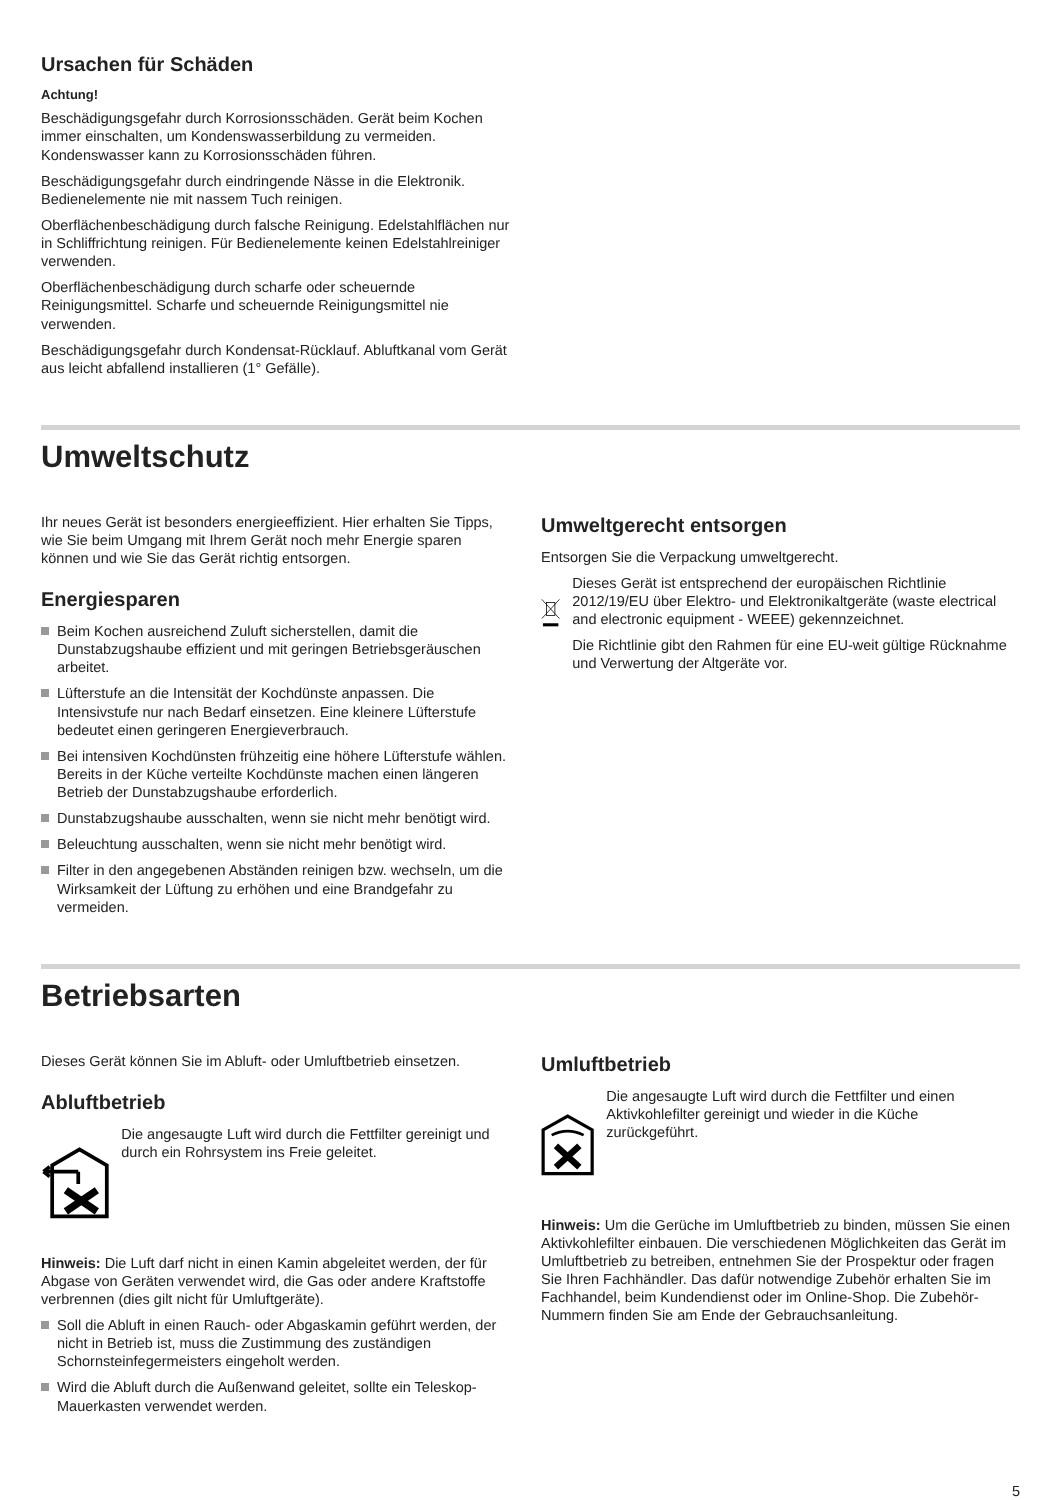Ursachen für Schäden
Achtung!
Beschädigungsgefahr durch Korrosionsschäden. Gerät beim Kochen immer einschalten, um Kondenswasserbildung zu vermeiden. Kondenswasser kann zu Korrosionsschäden führen.
Beschädigungsgefahr durch eindringende Nässe in die Elektronik. Bedienelemente nie mit nassem Tuch reinigen.
Oberflächenbeschädigung durch falsche Reinigung. Edelstahlflächen nur in Schliffrichtung reinigen. Für Bedienelemente keinen Edelstahlreiniger verwenden.
Oberflächenbeschädigung durch scharfe oder scheuernde Reinigungsmittel. Scharfe und scheuernde Reinigungsmittel nie verwenden.
Beschädigungsgefahr durch Kondensat-Rücklauf. Abluftkanal vom Gerät aus leicht abfallend installieren (1° Gefälle).
Umweltschutz
Ihr neues Gerät ist besonders energieeffizient. Hier erhalten Sie Tipps, wie Sie beim Umgang mit Ihrem Gerät noch mehr Energie sparen können und wie Sie das Gerät richtig entsorgen.
Energiesparen
Beim Kochen ausreichend Zuluft sicherstellen, damit die Dunstabzugshaube effizient und mit geringen Betriebsgeräuschen arbeitet.
Lüfterstufe an die Intensität der Kochdünste anpassen. Die Intensivstufe nur nach Bedarf einsetzen. Eine kleinere Lüfterstufe bedeutet einen geringeren Energieverbrauch.
Bei intensiven Kochdünsten frühzeitig eine höhere Lüfterstufe wählen. Bereits in der Küche verteilte Kochdünste machen einen längeren Betrieb der Dunstabzugshaube erforderlich.
Dunstabzugshaube ausschalten, wenn sie nicht mehr benötigt wird.
Beleuchtung ausschalten, wenn sie nicht mehr benötigt wird.
Filter in den angegebenen Abständen reinigen bzw. wechseln, um die Wirksamkeit der Lüftung zu erhöhen und eine Brandgefahr zu vermeiden.
Umweltgerecht entsorgen
Entsorgen Sie die Verpackung umweltgerecht.
Dieses Gerät ist entsprechend der europäischen Richtlinie 2012/19/EU über Elektro- und Elektronikaltgeräte (waste electrical and electronic equipment - WEEE) gekennzeichnet.
Die Richtlinie gibt den Rahmen für eine EU-weit gültige Rücknahme und Verwertung der Altgeräte vor.
Betriebsarten
Dieses Gerät können Sie im Abluft- oder Umluftbetrieb einsetzen.
Abluftbetrieb
Die angesaugte Luft wird durch die Fettfilter gereinigt und durch ein Rohrsystem ins Freie geleitet.
Hinweis: Die Luft darf nicht in einen Kamin abgeleitet werden, der für Abgase von Geräten verwendet wird, die Gas oder andere Kraftstoffe verbrennen (dies gilt nicht für Umluftgeräte).
Soll die Abluft in einen Rauch- oder Abgaskamin geführt werden, der nicht in Betrieb ist, muss die Zustimmung des zuständigen Schornsteinfegermeisters eingeholt werden.
Wird die Abluft durch die Außenwand geleitet, sollte ein Teleskop-Mauerkasten verwendet werden.
Umluftbetrieb
Die angesaugte Luft wird durch die Fettfilter und einen Aktivkohlefilter gereinigt und wieder in die Küche zurückgeführt.
Hinweis: Um die Gerüche im Umluftbetrieb zu binden, müssen Sie einen Aktivkohlefilter einbauen. Die verschiedenen Möglichkeiten das Gerät im Umluftbetrieb zu betreiben, entnehmen Sie der Prospektur oder fragen Sie Ihren Fachhändler. Das dafür notwendige Zubehör erhalten Sie im Fachhandel, beim Kundendienst oder im Online-Shop. Die Zubehör-Nummern finden Sie am Ende der Gebrauchsanleitung.
5